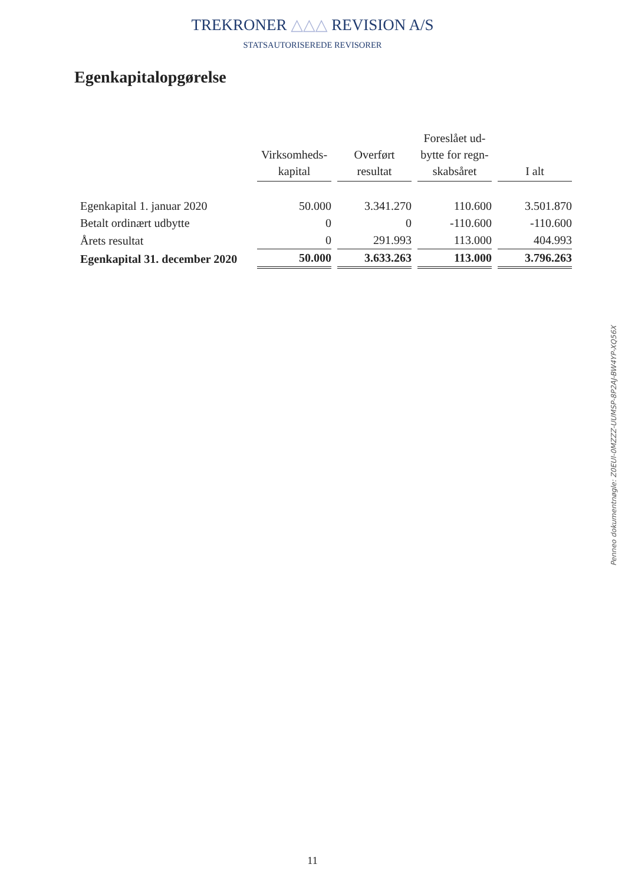TREKRONER △△△ REVISION A/S
STATSAUTORISEREDE REVISORER
Egenkapitalopgørelse
| | Virksomheds- kapital | Overført resultat | Foreslået ud- bytte for regn- skabsåret | I alt |
| --- | --- | --- | --- | --- |
| Egenkapital 1. januar 2020 | 50.000 | 3.341.270 | 110.600 | 3.501.870 |
| Betalt ordinært udbytte | 0 | 0 | -110.600 | -110.600 |
| Årets resultat | 0 | 291.993 | 113.000 | 404.993 |
| Egenkapital 31. december 2020 | 50.000 | 3.633.263 | 113.000 | 3.796.263 |
Penneo dokumentnøgle: Z0EUI-0MZZZ-UUMSP-8P2AJ-BW4YP-XQ56X
11